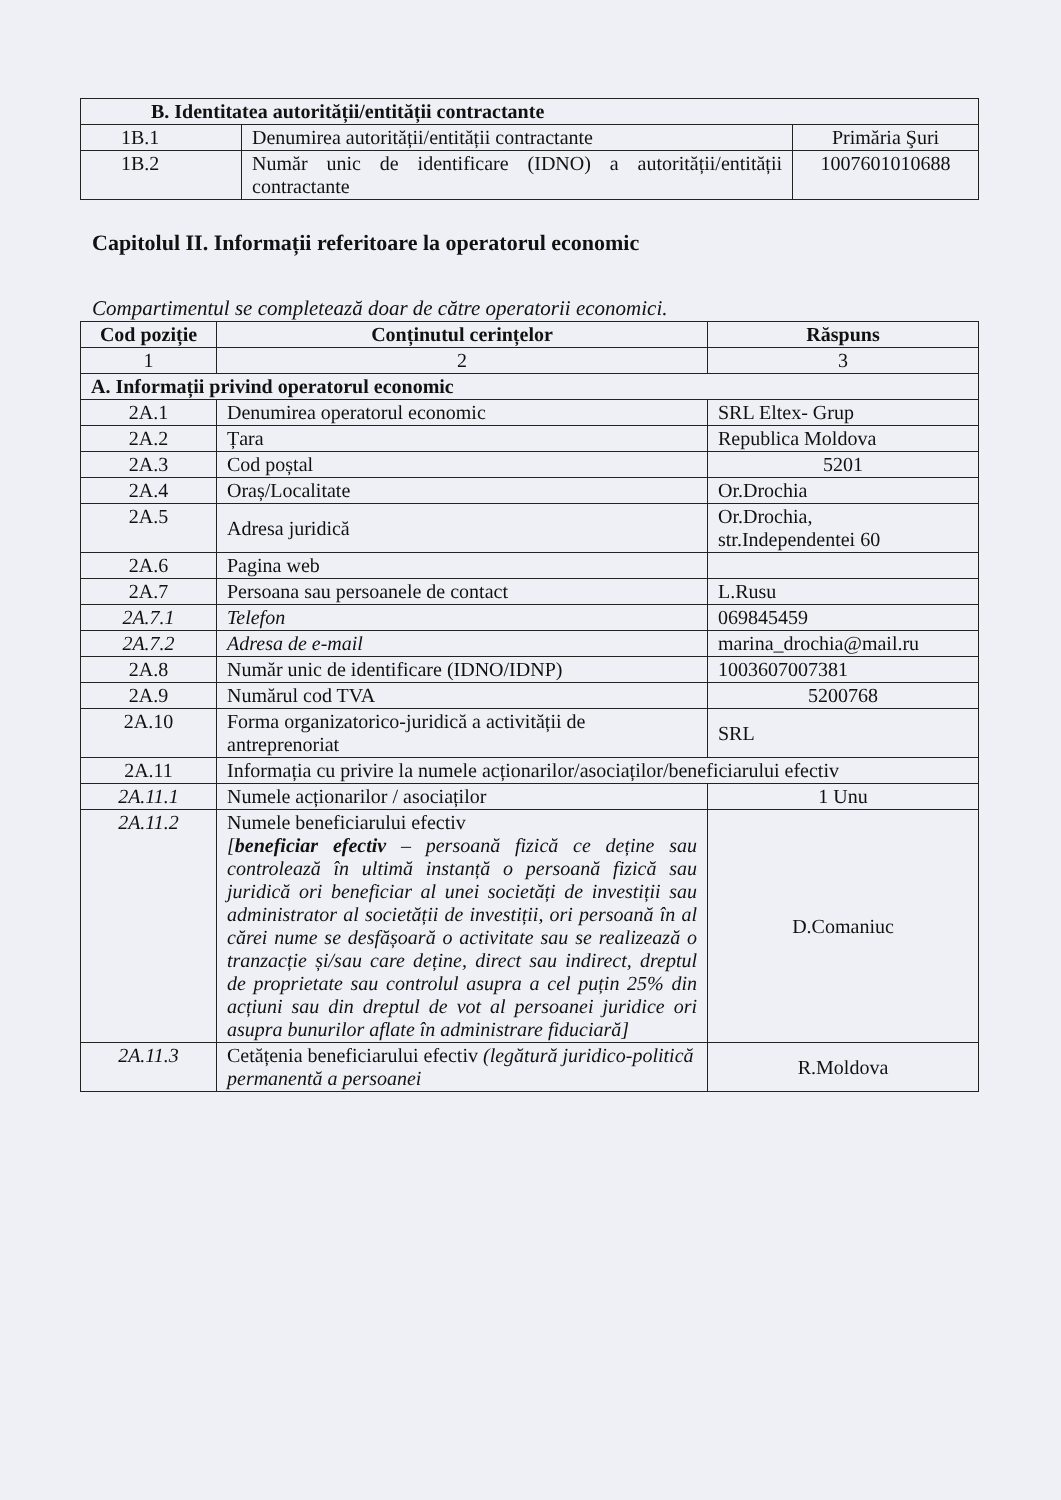| B. Identitatea autorității/entității contractante | | |
| --- | --- | --- |
| 1B.1 | Denumirea autorității/entității contractante | Primăria Şuri |
| 1B.2 | Număr unic de identificare (IDNO) a autorității/entității contractante | 1007601010688 |
Capitolul II. Informații referitoare la operatorul economic
Compartimentul se completează doar de către operatorii economici.
| Cod poziție | Conținutul cerințelor | Răspuns |
| --- | --- | --- |
| 1 | 2 | 3 |
| A. Informații privind operatorul economic | | |
| 2A.1 | Denumirea operatorul economic | SRL Eltex- Grup |
| 2A.2 | Țara | Republica Moldova |
| 2A.3 | Cod poștal | 5201 |
| 2A.4 | Oraș/Localitate | Or.Drochia |
| 2A.5 | Adresa juridică | Or.Drochia, str.Independentei 60 |
| 2A.6 | Pagina web | |
| 2A.7 | Persoana sau persoanele de contact | L.Rusu |
| 2A.7.1 | Telefon | 069845459 |
| 2A.7.2 | Adresa de e-mail | marina_drochia@mail.ru |
| 2A.8 | Număr unic de identificare (IDNO/IDNP) | 1003607007381 |
| 2A.9 | Numărul cod TVA | 5200768 |
| 2A.10 | Forma organizatorico-juridică a activității de antreprenoriat | SRL |
| 2A.11 | Informația cu privire la numele acționarilor/asociaților/beneficiarului efectiv | |
| 2A.11.1 | Numele acționarilor / asociaților | 1 Unu |
| 2A.11.2 | Numele beneficiarului efectiv [ beneficiar efectiv – persoană fizică ce deține sau controlează în ultimă instanță o persoană fizică sau juridică ori beneficiar al unei societăți de investiții sau administrator al societății de investiții, ori persoană în al cărei nume se desfășoară o activitate sau se realizează o tranzacție și/sau care deține, direct sau indirect, dreptul de proprietate sau controlul asupra a cel puțin 25% din acțiuni sau din dreptul de vot al persoanei juridice ori asupra bunurilor aflate în administrare fiduciară] | D.Comaniuc |
| 2A.11.3 | Cetățenia beneficiarului efectiv (legătură juridico-politică permanentă a persoanei | R.Moldova |